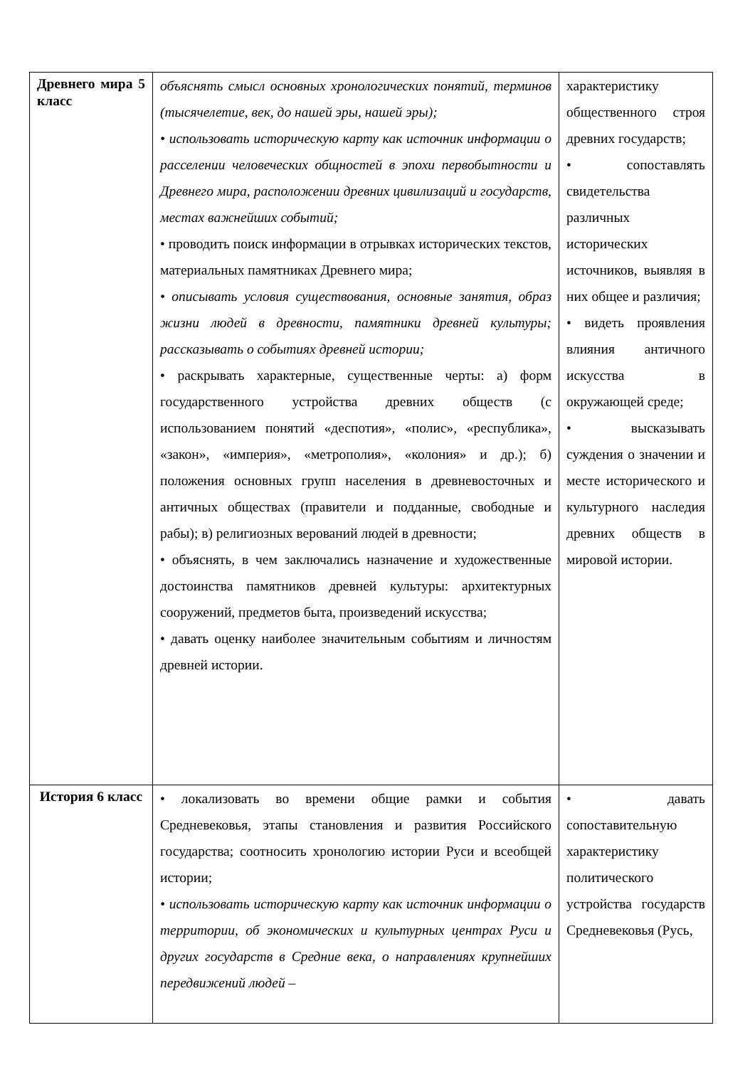| Древнего мира 5 класс | объяснять смысл основных хронологических понятий, терминов (тысячелетие, век, до нашей эры, нашей эры); • использовать историческую карту как источник информации о расселении человеческих общностей в эпохи первобытности и Древнего мира, расположении древних цивилизаций и государств, местах важнейших событий; • проводить поиск информации в отрывках исторических текстов, материальных памятниках Древнего мира; • описывать условия существования, основные занятия, образ жизни людей в древности, памятники древней культуры; рассказывать о событиях древней истории; • раскрывать характерные, существенные черты: а) форм государственного устройства древних обществ (с использованием понятий «деспотия», «полис», «республика», «закон», «империя», «метрополия», «колония» и др.); б) положения основных групп населения в древневосточных и античных обществах (правители и подданные, свободные и рабы); в) религиозных верований людей в древности; • объяснять, в чем заключались назначение и художественные достоинства памятников древней культуры: архитектурных сооружений, предметов быта, произведений искусства; • давать оценку наиболее значительным событиям и личностям древней истории. | характеристику общественного строя древних государств; • сопоставлять свидетельства различных исторических источников, выявляя в них общее и различия; • видеть проявления влияния античного искусства в окружающей среде; • высказывать суждения о значении и месте исторического и культурного наследия древних обществ в мировой истории. |
| История 6 класс | • локализовать во времени общие рамки и события Средневековья, этапы становления и развития Российского государства; соотносить хронологию истории Руси и всеобщей истории; • использовать историческую карту как источник информации о территории, об экономических и культурных центрах Руси и других государств в Средние века, о направлениях крупнейших передвижений людей – | • давать сопоставительную характеристику политического устройства государств Средневековья (Русь, |